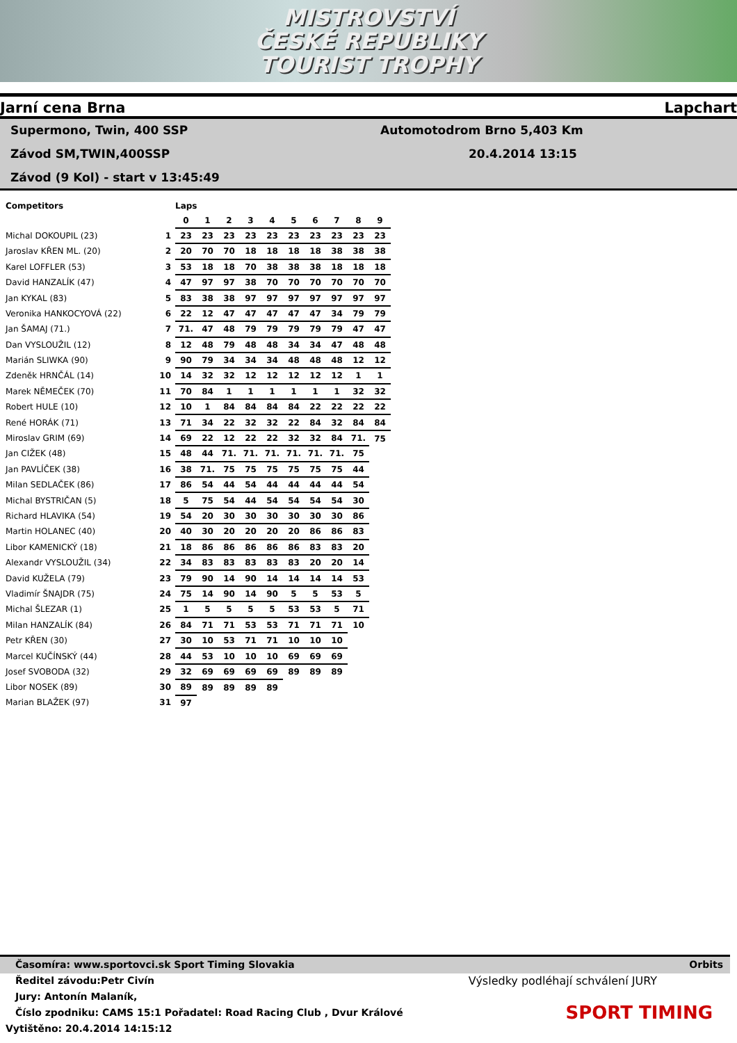MISTROVSTVÍ
ČESKÉ REPUBLIKY
TOURIST TROPHY
Jarní cena Brna Lapchart
Supermono, Twin, 400 SSP
Závod SM,TWIN,400SSP
Závod (9 Kol) - start v 13:45:49
Automotodrom Brno 5,403 Km
20.4.2014 13:15
| Competitors | | Laps | | | | | | | | | |
| | | 0 | 1 | 2 | 3 | 4 | 5 | 6 | 7 | 8 | 9 |
| Michal DOKOUPIL (23) | 1 | 23 | 23 | 23 | 23 | 23 | 23 | 23 | 23 | 23 | 23 |
| Jaroslav KŘEN ML. (20) | 2 | 20 | 70 | 70 | 18 | 18 | 18 | 18 | 38 | 38 | 38 |
| Karel LOFFLER (53) | 3 | 53 | 18 | 18 | 70 | 38 | 38 | 38 | 18 | 18 | 18 |
| David HANZALÍK (47) | 4 | 47 | 97 | 97 | 38 | 70 | 70 | 70 | 70 | 70 | 70 |
| Jan KYKAL (83) | 5 | 83 | 38 | 38 | 97 | 97 | 97 | 97 | 97 | 97 | 97 |
| Veronika HANKOCYOVÁ (22) | 6 | 22 | 12 | 47 | 47 | 47 | 47 | 47 | 34 | 79 | 79 |
| Jan ŠAMAJ (71.) | 7 | 71. | 47 | 48 | 79 | 79 | 79 | 79 | 79 | 47 | 47 |
| Dan VYSLOUŽIL (12) | 8 | 12 | 48 | 79 | 48 | 48 | 34 | 34 | 47 | 48 | 48 |
| Marián SLIWKA (90) | 9 | 90 | 79 | 34 | 34 | 34 | 48 | 48 | 48 | 12 | 12 |
| Zdeněk HRNČÁL (14) | 10 | 14 | 32 | 32 | 12 | 12 | 12 | 12 | 12 | 1 | 1 |
| Marek NĚMEČEK (70) | 11 | 70 | 84 | 1 | 1 | 1 | 1 | 1 | 1 | 32 | 32 |
| Robert HULE (10) | 12 | 10 | 1 | 84 | 84 | 84 | 84 | 22 | 22 | 22 | 22 |
| René HORÁK (71) | 13 | 71 | 34 | 22 | 32 | 32 | 22 | 84 | 32 | 84 | 84 |
| Miroslav GRIM (69) | 14 | 69 | 22 | 12 | 22 | 22 | 32 | 32 | 84 | 71. | 75 |
| Jan CIŽEK (48) | 15 | 48 | 44 | 71. | 71. | 71. | 71. | 71. | 71. | 75 | |
| Jan PAVLÍČEK (38) | 16 | 38 | 71. | 75 | 75 | 75 | 75 | 75 | 75 | 44 | |
| Milan SEDLAČEK (86) | 17 | 86 | 54 | 44 | 54 | 44 | 44 | 44 | 44 | 54 | |
| Michal BYSTRIČAN (5) | 18 | 5 | 75 | 54 | 44 | 54 | 54 | 54 | 54 | 30 | |
| Richard HLAVIKA (54) | 19 | 54 | 20 | 30 | 30 | 30 | 30 | 30 | 30 | 86 | |
| Martin HOLANEC (40) | 20 | 40 | 30 | 20 | 20 | 20 | 20 | 86 | 86 | 83 | |
| Libor KAMENICKÝ (18) | 21 | 18 | 86 | 86 | 86 | 86 | 86 | 83 | 83 | 20 | |
| Alexandr VYSLOUŽIL (34) | 22 | 34 | 83 | 83 | 83 | 83 | 83 | 20 | 20 | 14 | |
| David KUŽELA (79) | 23 | 79 | 90 | 14 | 90 | 14 | 14 | 14 | 14 | 53 | |
| Vladimír ŠNAJDR (75) | 24 | 75 | 14 | 90 | 14 | 90 | 5 | 5 | 53 | 5 | |
| Michal ŠLEZAR (1) | 25 | 1 | 5 | 5 | 5 | 5 | 53 | 53 | 5 | 71 | |
| Milan HANZALÍK (84) | 26 | 84 | 71 | 71 | 53 | 53 | 71 | 71 | 71 | 10 | |
| Petr KŘEN (30) | 27 | 30 | 10 | 53 | 71 | 71 | 10 | 10 | 10 | | |
| Marcel KUČÍNSKÝ (44) | 28 | 44 | 53 | 10 | 10 | 10 | 69 | 69 | 69 | | |
| Josef SVOBODA (32) | 29 | 32 | 69 | 69 | 69 | 69 | 89 | 89 | 89 | | |
| Libor NOSEK (89) | 30 | 89 | 89 | 89 | 89 | 89 | | | | | |
| Marian BLAŽEK (97) | 31 | 97 | | | | | | | | | |
Časomíra: www.sportovci.sk Sport Timing Slovakia Orbits
Ředitel závodu:Petr Civín Výsledky podléhají schválení JURY
Jury: Antonín Malaník,
Číslo zpodniku: CAMS 15:1 Pořadatel: Road Racing Club , Dvur Králové SPORT TIMING
Vytištěno: 20.4.2014 14:15:12